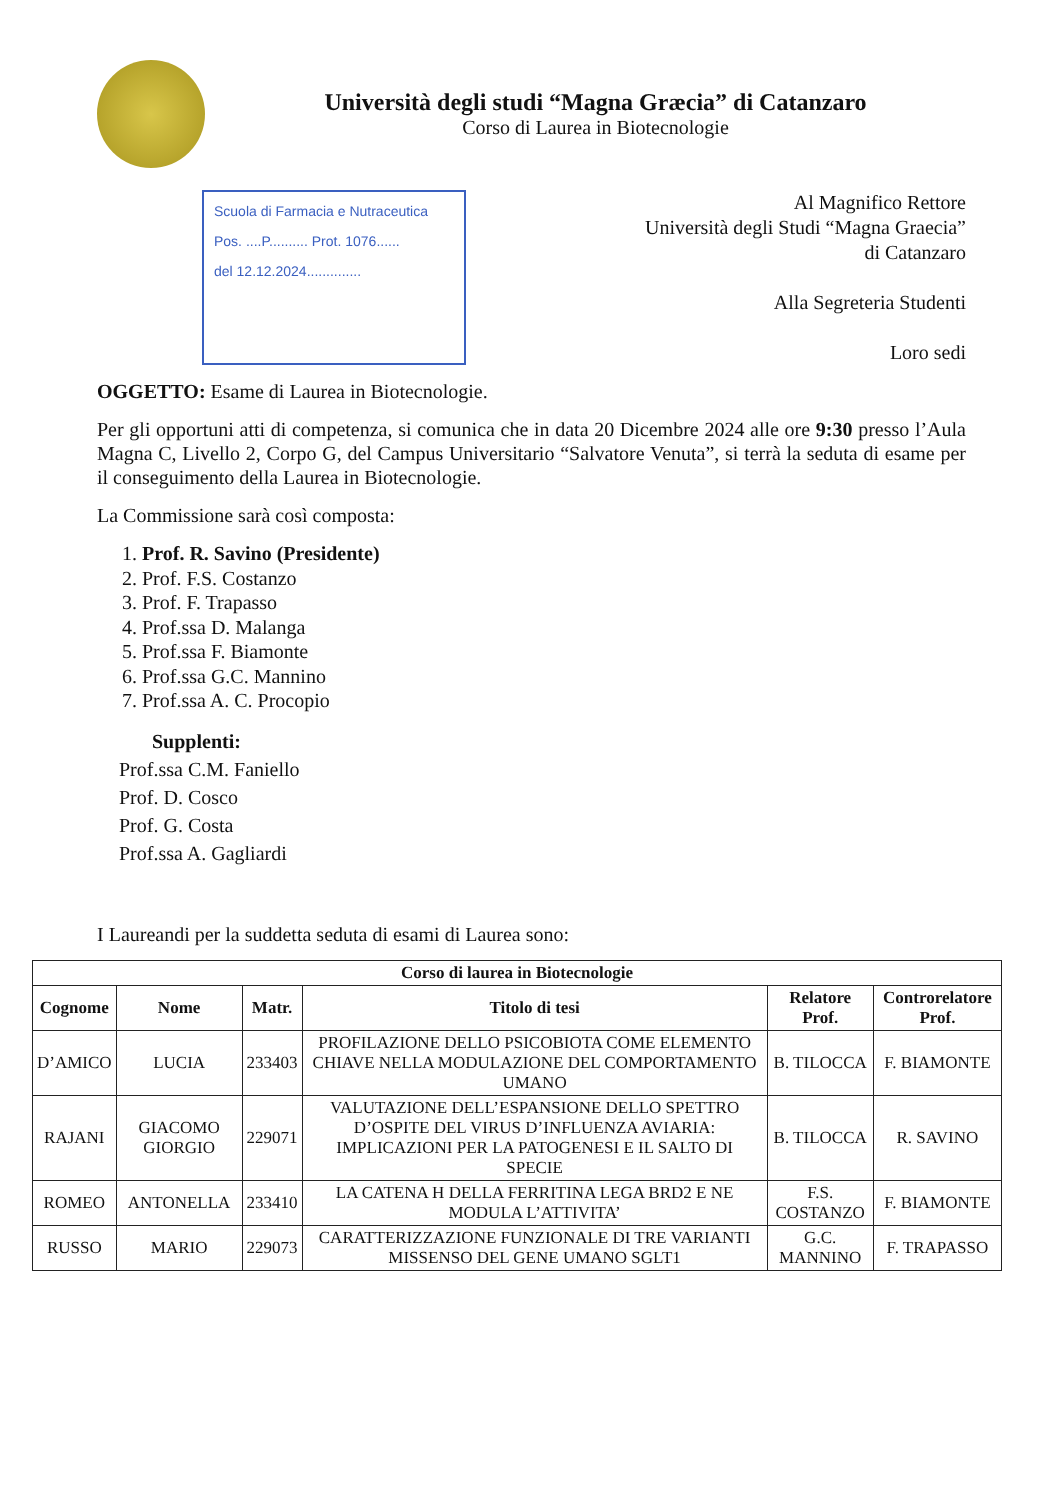Università degli studi “Magna Græcia” di Catanzaro
Corso di Laurea in Biotecnologie
Scuola di Farmacia e Nutraceutica
Pos. ....P.......... Prot. 1076......
del 12.12.2024..............
Al Magnifico Rettore
Università degli Studi “Magna Graecia”
di Catanzaro
Alla Segreteria Studenti
Loro sedi
OGGETTO: Esame di Laurea in Biotecnologie.
Per gli opportuni atti di competenza, si comunica che in data 20 Dicembre 2024 alle ore 9:30 presso l’Aula Magna C, Livello 2, Corpo G, del Campus Universitario “Salvatore Venuta”, si terrà la seduta di esame per il conseguimento della Laurea in Biotecnologie.
La Commissione sarà così composta:
1. Prof. R. Savino (Presidente)
2. Prof. F.S. Costanzo
3. Prof. F. Trapasso
4. Prof.ssa D. Malanga
5. Prof.ssa F. Biamonte
6. Prof.ssa G.C. Mannino
7. Prof.ssa A. C. Procopio
Supplenti:
Prof.ssa C.M. Faniello
Prof. D. Cosco
Prof. G. Costa
Prof.ssa A. Gagliardi
I Laureandi per la suddetta seduta di esami di Laurea sono:
| Corso di laurea in Biotecnologie | | | | | |
| --- | --- | --- | --- | --- | --- |
| Cognome | Nome | Matr. | Titolo di tesi | Relatore Prof. | Controrelatore Prof. |
| D’AMICO | LUCIA | 233403 | PROFILAZIONE DELLO PSICOBIOTA COME ELEMENTO CHIAVE NELLA MODULAZIONE DEL COMPORTAMENTO UMANO | B. TILOCCA | F. BIAMONTE |
| RAJANI | GIACOMO GIORGIO | 229071 | VALUTAZIONE DELL’ESPANSIONE DELLO SPETTRO D’OSPITE DEL VIRUS D’INFLUENZA AVIARIA: IMPLICAZIONI PER LA PATOGENESI E IL SALTO DI SPECIE | B. TILOCCA | R. SAVINO |
| ROMEO | ANTONELLA | 233410 | LA CATENA H DELLA FERRITINA LEGA BRD2 E NE MODULA L’ATTIVITA’ | F.S. COSTANZO | F. BIAMONTE |
| RUSSO | MARIO | 229073 | CARATTERIZZAZIONE FUNZIONALE DI TRE VARIANTI MISSENSO DEL GENE UMANO SGLT1 | G.C. MANNINO | F. TRAPASSO |